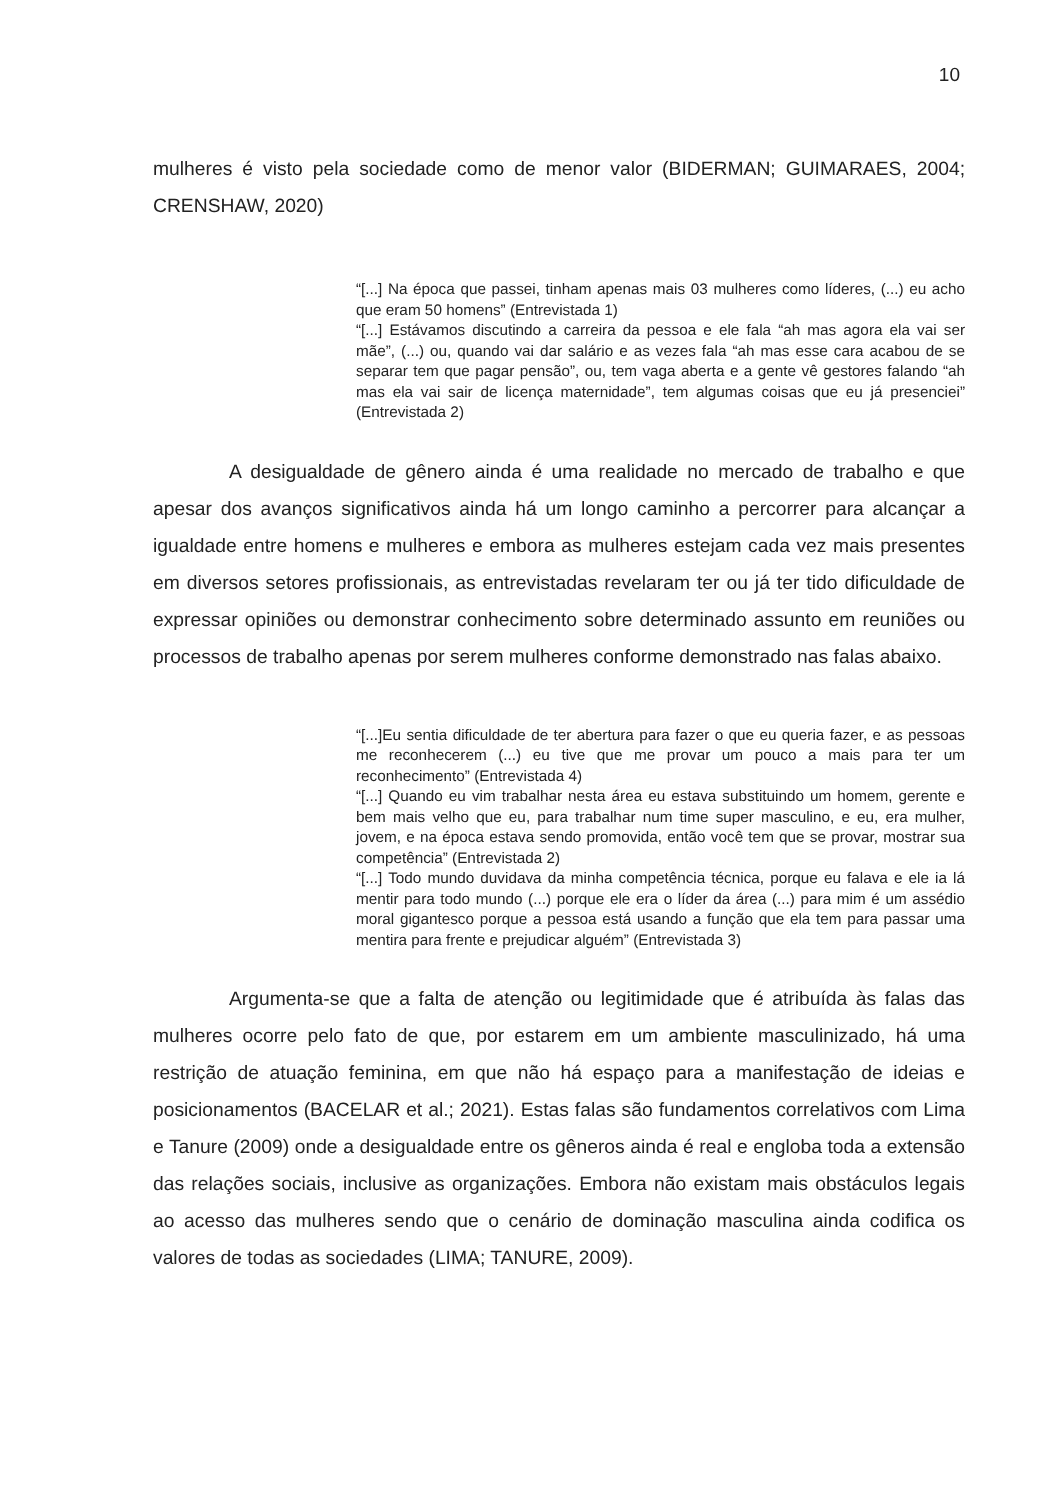10
mulheres é visto pela sociedade como de menor valor (BIDERMAN; GUIMARAES, 2004; CRENSHAW, 2020)
“[...] Na época que passei, tinham apenas mais 03 mulheres como líderes, (...) eu acho que eram 50 homens” (Entrevistada 1)
“[...] Estávamos discutindo a carreira da pessoa e ele fala “ah mas agora ela vai ser mãe”, (...) ou, quando vai dar salário e as vezes fala “ah mas esse cara acabou de se separar tem que pagar pensão”, ou, tem vaga aberta e a gente vê gestores falando “ah mas ela vai sair de licença maternidade”, tem algumas coisas que eu já presenciei” (Entrevistada 2)
A desigualdade de gênero ainda é uma realidade no mercado de trabalho e que apesar dos avanços significativos ainda há um longo caminho a percorrer para alcançar a igualdade entre homens e mulheres e embora as mulheres estejam cada vez mais presentes em diversos setores profissionais, as entrevistadas revelaram ter ou já ter tido dificuldade de expressar opiniões ou demonstrar conhecimento sobre determinado assunto em reuniões ou processos de trabalho apenas por serem mulheres conforme demonstrado nas falas abaixo.
“[...]Eu sentia dificuldade de ter abertura para fazer o que eu queria fazer, e as pessoas me reconhecerem (...) eu tive que me provar um pouco a mais para ter um reconhecimento” (Entrevistada 4)
“[...] Quando eu vim trabalhar nesta área eu estava substituindo um homem, gerente e bem mais velho que eu, para trabalhar num time super masculino, e eu, era mulher, jovem, e na época estava sendo promovida, então você tem que se provar, mostrar sua competência” (Entrevistada 2)
“[...] Todo mundo duvidava da minha competência técnica, porque eu falava e ele ia lá mentir para todo mundo (...) porque ele era o líder da área (...) para mim é um assédio moral gigantesco porque a pessoa está usando a função que ela tem para passar uma mentira para frente e prejudicar alguém” (Entrevistada 3)
Argumenta-se que a falta de atenção ou legitimidade que é atribuída às falas das mulheres ocorre pelo fato de que, por estarem em um ambiente masculinizado, há uma restrição de atuação feminina, em que não há espaço para a manifestação de ideias e posicionamentos (BACELAR et al.; 2021). Estas falas são fundamentos correlativos com Lima e Tanure (2009) onde a desigualdade entre os gêneros ainda é real e engloba toda a extensão das relações sociais, inclusive as organizações. Embora não existam mais obstáculos legais ao acesso das mulheres sendo que o cenário de dominação masculina ainda codifica os valores de todas as sociedades (LIMA; TANURE, 2009).